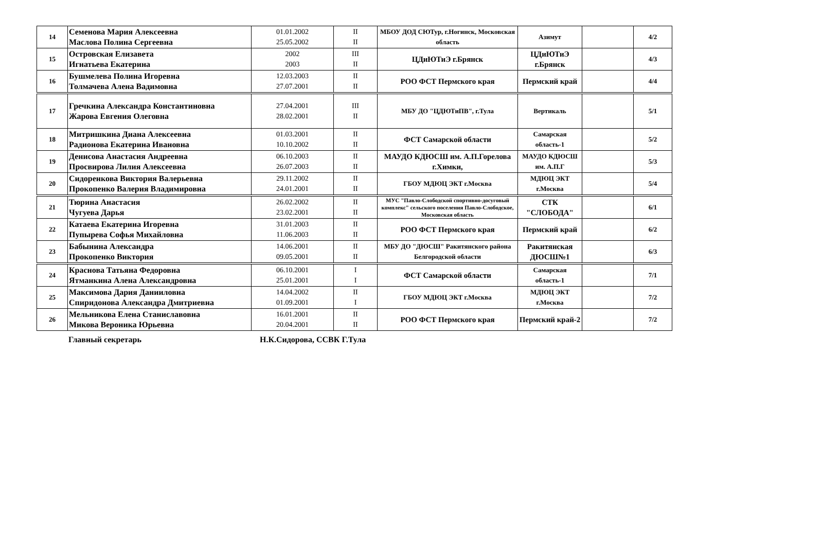| 14 | Семенова Мария Алексеевна Маслова Полина Сергеевна | 01.01.2002 25.05.2002 | II II | МБОУ ДОД СЮТур, г.Ногинск, Московская область | Азимут | | 4/2 |
| 15 | Островская Елизавета Игнатьева Екатерина | 2002 2003 | III II | ЦДиЮТиЭ г.Брянск | ЦДиЮТиЭ г.Брянск | | 4/3 |
| 16 | Бушмелева Полина Игоревна Толмачева Алена Вадимовна | 12.03.2003 27.07.2001 | II II | РОО ФСТ Пермского края | Пермский край | | 4/4 |
| 17 | Гречкина Александра Константиновна Жарова Евгения Олеговна | 27.04.2001 28.02.2001 | III II | МБУ ДО "ЦДЮТиПВ", г.Тула | Вертикаль | | 5/1 |
| 18 | Митришкина Диана Алексеевна Радионова Екатерина Ивановна | 01.03.2001 10.10.2002 | II II | ФСТ Самарской области | Самарская область-1 | | 5/2 |
| 19 | Денисова Анастасия Андреевна Просвирова Лилия Алексеевна | 06.10.2003 26.07.2003 | II II | МАУДО КДЮСШ им. А.П.Горелова г.Химки, | МАУДО КДЮСШ им. А.П.Г | | 5/3 |
| 20 | Сидоренкова Виктория Валерьевна Прокопенко Валерия Владимировна | 29.11.2002 24.01.2001 | II II | ГБОУ МДЮЦ ЭКТ г.Москва | МДЮЦ ЭКТ г.Москва | | 5/4 |
| 21 | Тюрина Анастасия Чугуева Дарья | 26.02.2002 23.02.2001 | II II | МУС "Павло-Слободской спортивно-досуговый комплекс" сельского поселения Павло-Слободское, Московская область | СТК "СЛОБОДА" | | 6/1 |
| 22 | Катаева Екатерина Игоревна Пупырева Софья Михайловна | 31.01.2003 11.06.2003 | II II | РОО ФСТ Пермского края | Пермский край | | 6/2 |
| 23 | Бабынина Александра Прокопенко Виктория | 14.06.2001 09.05.2001 | II II | МБУ ДО "ДЮСШ" Ракитянского района Белгородской области | Ракитянская ДЮСШ№1 | | 6/3 |
| 24 | Краснова Татьяна Федоровна Ятманкина Алена Александровна | 06.10.2001 25.01.2001 | I I | ФСТ Самарской области | Самарская область-1 | | 7/1 |
| 25 | Максимова Дария Данииловна Спиридонова Александра Дмитриевна | 14.04.2002 01.09.2001 | II I | ГБОУ МДЮЦ ЭКТ г.Москва | МДЮЦ ЭКТ г.Москва | | 7/2 |
| 26 | Мельникова Елена Станиславовна Микова Вероника Юрьевна | 16.01.2001 20.04.2001 | II II | РОО ФСТ Пермского края | Пермский край-2 | | 7/2 |
Главный секретарь Н.К.Сидорова, ССВК Г.Тула